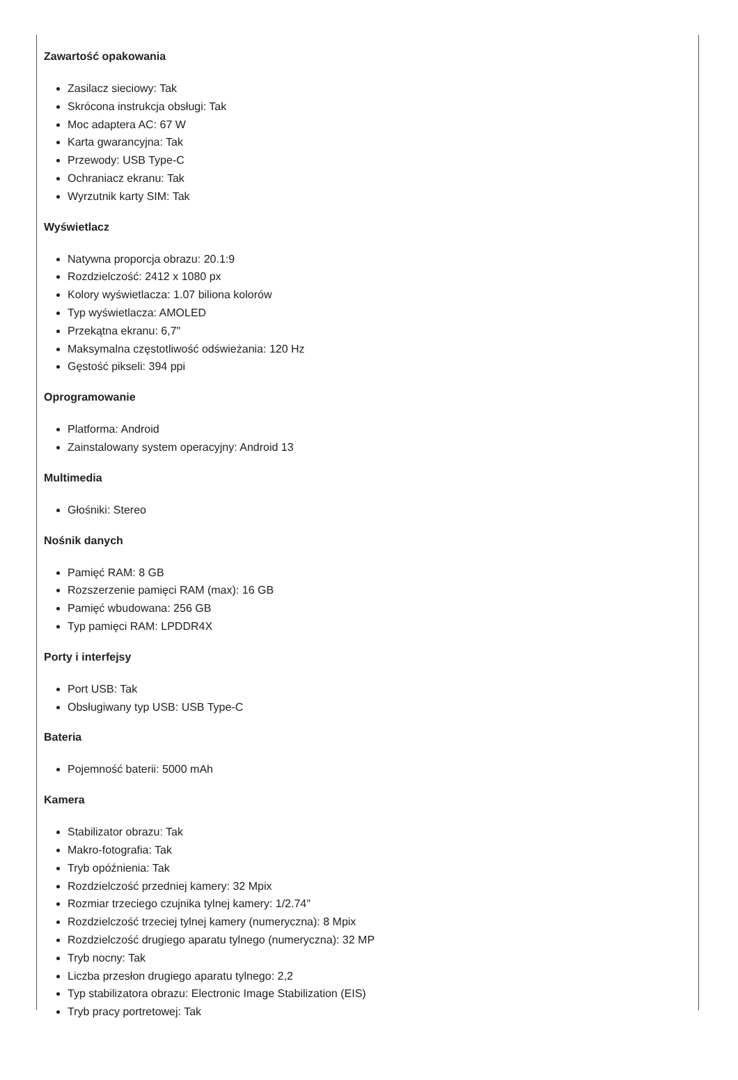Zawartość opakowania
Zasilacz sieciowy: Tak
Skrócona instrukcja obsługi: Tak
Moc adaptera AC: 67 W
Karta gwarancyjna: Tak
Przewody: USB Type-C
Ochraniacz ekranu: Tak
Wyrzutnik karty SIM: Tak
Wyświetlacz
Natywna proporcja obrazu: 20.1:9
Rozdzielczość: 2412 x 1080 px
Kolory wyświetlacza: 1.07 biliona kolorów
Typ wyświetlacza: AMOLED
Przekątna ekranu: 6,7"
Maksymalna częstotliwość odświeżania: 120 Hz
Gęstość pikseli: 394 ppi
Oprogramowanie
Platforma: Android
Zainstalowany system operacyjny: Android 13
Multimedia
Głośniki: Stereo
Nośnik danych
Pamięć RAM: 8 GB
Rozszerzenie pamięci RAM (max): 16 GB
Pamięć wbudowana: 256 GB
Typ pamięci RAM: LPDDR4X
Porty i interfejsy
Port USB: Tak
Obsługiwany typ USB: USB Type-C
Bateria
Pojemność baterii: 5000 mAh
Kamera
Stabilizator obrazu: Tak
Makro-fotografia: Tak
Tryb opóźnienia: Tak
Rozdzielczość przedniej kamery: 32 Mpix
Rozmiar trzeciego czujnika tylnej kamery: 1/2.74"
Rozdzielczość trzeciej tylnej kamery (numeryczna): 8 Mpix
Rozdzielczość drugiego aparatu tylnego (numeryczna): 32 MP
Tryb nocny: Tak
Liczba przesłon drugiego aparatu tylnego: 2,2
Typ stabilizatora obrazu: Electronic Image Stabilization (EIS)
Tryb pracy portretowej: Tak